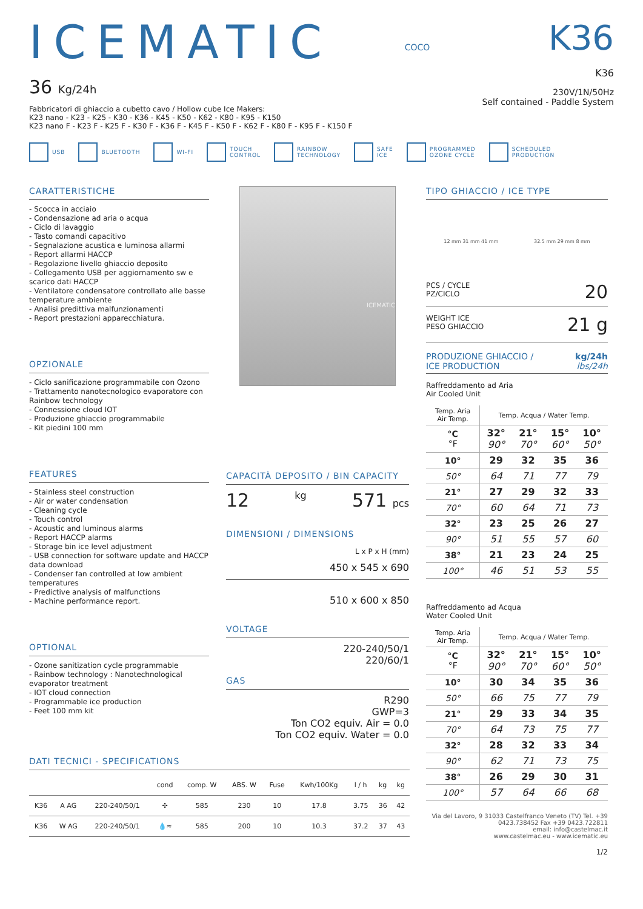ICEMATIC
36 Kg/24h
Fabbricatori di ghiaccio a cubetto cavo / Hollow cube Ice Makers:
K23 nano - K23 - K25 - K30 - K36 - K45 - K50 - K62 - K80 - K95 - K150
K23 nano F - K23 F - K25 F - K30 F - K36 F - K45 F - K50 F - K62 F - K80 F - K95 F - K150 F
COCO
K36
K36
230V/1N/50Hz
Self contained - Paddle System
USB BLUETOOTH WI-FI TOUCH
CONTROL RAINBOW
TECHNOLOGY SAFE
ICE PROGRAMMED
OZONE CYCLE SCHEDULED
PRODUCTION
CARATTERISTICHE
- Scocca in acciaio
- Condensazione ad aria o acqua
- Ciclo di lavaggio
- Tasto comandi capacitivo
- Segnalazione acustica e luminosa allarmi
- Report allarmi HACCP
- Regolazione livello ghiaccio deposito
- Collegamento USB per aggiornamento sw e scarico dati HACCP
- Ventilatore condensatore controllato alle basse temperature ambiente
- Analisi predittiva malfunzionamenti
- Report prestazioni apparecchiatura.
OPZIONALE
- Ciclo sanificazione programmabile con Ozono
- Trattamento nanotecnologico evaporatore con Rainbow technology
- Connessione cloud IOT
- Produzione ghiaccio programmabile
- Kit piedini 100 mm
FEATURES
- Stainless steel construction
- Air or water condensation
- Cleaning cycle
- Touch control
- Acoustic and luminous alarms
- Report HACCP alarms
- Storage bin ice level adjustment
- USB connection for software update and HACCP data download
- Condenser fan controlled at low ambient temperatures
- Predictive analysis of malfunctions
- Machine performance report.
OPTIONAL
- Ozone sanitization cycle programmable
- Rainbow technology : Nanotechnological evaporator treatment
- IOT cloud connection
- Programmable ice production
- Feet 100 mm kit
ICEMATIC
CAPACITÀ DEPOSITO / BIN CAPACITY
12 kg 571 pcs
DIMENSIONI / DIMENSIONS
L x P x H (mm)
450 x 545 x 690
510 x 600 x 850
VOLTAGE
220-240/50/1
220/60/1
GAS
R290
GWP=3
Ton CO2 equiv. Air = 0.0
Ton CO2 equiv. Water = 0.0
TIPO GHIACCIO / ICE TYPE
12 mm 31 mm 41 mm 32.5 mm 29 mm 8 mm
PCS / CYCLE
PZ/CICLO 20
WEIGHT ICE
PESO GHIACCIO 21 g
PRODUZIONE GHIACCIO /
ICE PRODUCTION kg/24h
lbs/24h
Raffreddamento ad Aria
Air Cooled Unit
| Temp. Aria Air Temp. | Temp. Acqua / Water Temp. | | | |
| °C °F | 32° 90° | 21° 70° | 15° 60° | 10° 50° |
| 10° | 29 | 32 | 35 | 36 |
| 50° | 64 | 71 | 77 | 79 |
| 21° | 27 | 29 | 32 | 33 |
| 70° | 60 | 64 | 71 | 73 |
| 32° | 23 | 25 | 26 | 27 |
| 90° | 51 | 55 | 57 | 60 |
| 38° | 21 | 23 | 24 | 25 |
| 100° | 46 | 51 | 53 | 55 |
Raffreddamento ad Acqua
Water Cooled Unit
| Temp. Aria Air Temp. | Temp. Acqua / Water Temp. | | | |
| °C °F | 32° 90° | 21° 70° | 15° 60° | 10° 50° |
| 10° | 30 | 34 | 35 | 36 |
| 50° | 66 | 75 | 77 | 79 |
| 21° | 29 | 33 | 34 | 35 |
| 70° | 64 | 73 | 75 | 77 |
| 32° | 28 | 32 | 33 | 34 |
| 90° | 62 | 71 | 73 | 75 |
| 38° | 26 | 29 | 30 | 31 |
| 100° | 57 | 64 | 66 | 68 |
Via del Lavoro, 9 31033 Castelfranco Veneto (TV) Tel. +39 0423.738452 Fax +39 0423.722811
email: info@castelmac.it
www.castelmac.eu - www.icematic.eu
1/2
DATI TECNICI - SPECIFICATIONS
| | | | cond | comp. W | ABS. W | Fuse | Kwh/100Kg | l / h | kg | kg |
| --- | --- | --- | --- | --- | --- | --- | --- | --- | --- | --- |
| K36 | A AG | 220-240/50/1 | ✣ | 585 | 230 | 10 | 17.8 | 3.75 | 36 | 42 |
| K36 | W AG | 220-240/50/1 | 💧≈ | 585 | 200 | 10 | 10.3 | 37.2 | 37 | 43 |